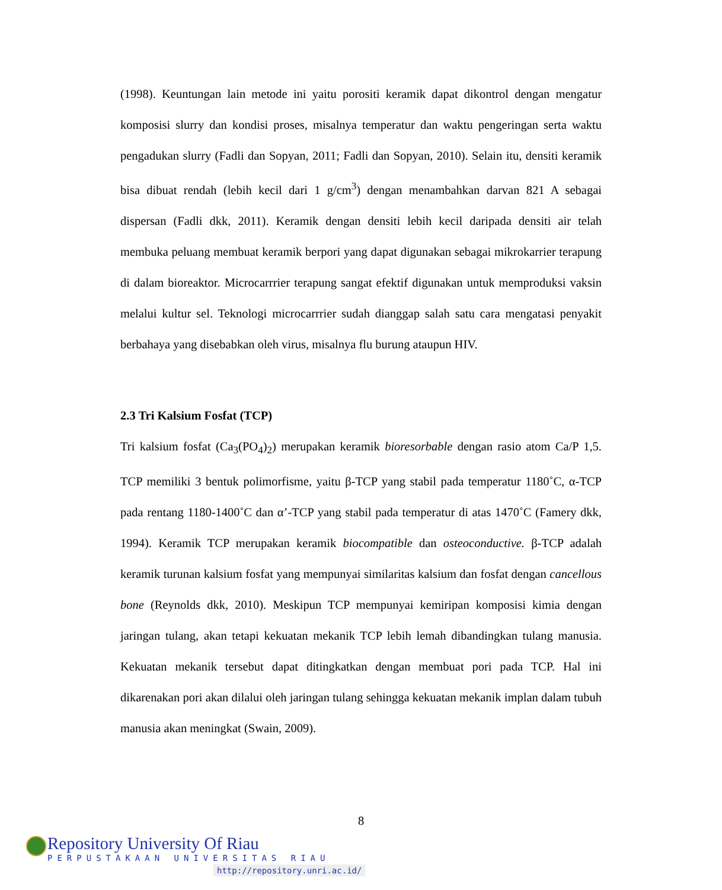(1998). Keuntungan lain metode ini yaitu porositi keramik dapat dikontrol dengan mengatur komposisi slurry dan kondisi proses, misalnya temperatur dan waktu pengeringan serta waktu pengadukan slurry (Fadli dan Sopyan, 2011; Fadli dan Sopyan, 2010). Selain itu, densiti keramik bisa dibuat rendah (lebih kecil dari 1 g/cm<sup>3</sup>) dengan menambahkan darvan 821 A sebagai dispersan (Fadli dkk, 2011). Keramik dengan densiti lebih kecil daripada densiti air telah membuka peluang membuat keramik berpori yang dapat digunakan sebagai mikrokarrier terapung di dalam bioreaktor. Microcarrrier terapung sangat efektif digunakan untuk memproduksi vaksin melalui kultur sel. Teknologi microcarrrier sudah dianggap salah satu cara mengatasi penyakit berbahaya yang disebabkan oleh virus, misalnya flu burung ataupun HIV.
2.3 Tri Kalsium Fosfat (TCP)
Tri kalsium fosfat (Ca<sub>3</sub>(PO<sub>4</sub>)<sub>2</sub>) merupakan keramik bioresorbable dengan rasio atom Ca/P 1,5. TCP memiliki 3 bentuk polimorfisme, yaitu β-TCP yang stabil pada temperatur 1180˚C, α-TCP pada rentang 1180-1400˚C dan α’-TCP yang stabil pada temperatur di atas 1470˚C (Famery dkk, 1994). Keramik TCP merupakan keramik biocompatible dan osteoconductive. β-TCP adalah keramik turunan kalsium fosfat yang mempunyai similaritas kalsium dan fosfat dengan cancellous bone (Reynolds dkk, 2010). Meskipun TCP mempunyai kemiripan komposisi kimia dengan jaringan tulang, akan tetapi kekuatan mekanik TCP lebih lemah dibandingkan tulang manusia. Kekuatan mekanik tersebut dapat ditingkatkan dengan membuat pori pada TCP. Hal ini dikarenakan pori akan dilalui oleh jaringan tulang sehingga kekuatan mekanik implan dalam tubuh manusia akan meningkat (Swain, 2009).
8
Repository University Of Riau
PERPUSTAKAAN UNIVERSITAS RIAU
http://repository.unri.ac.id/